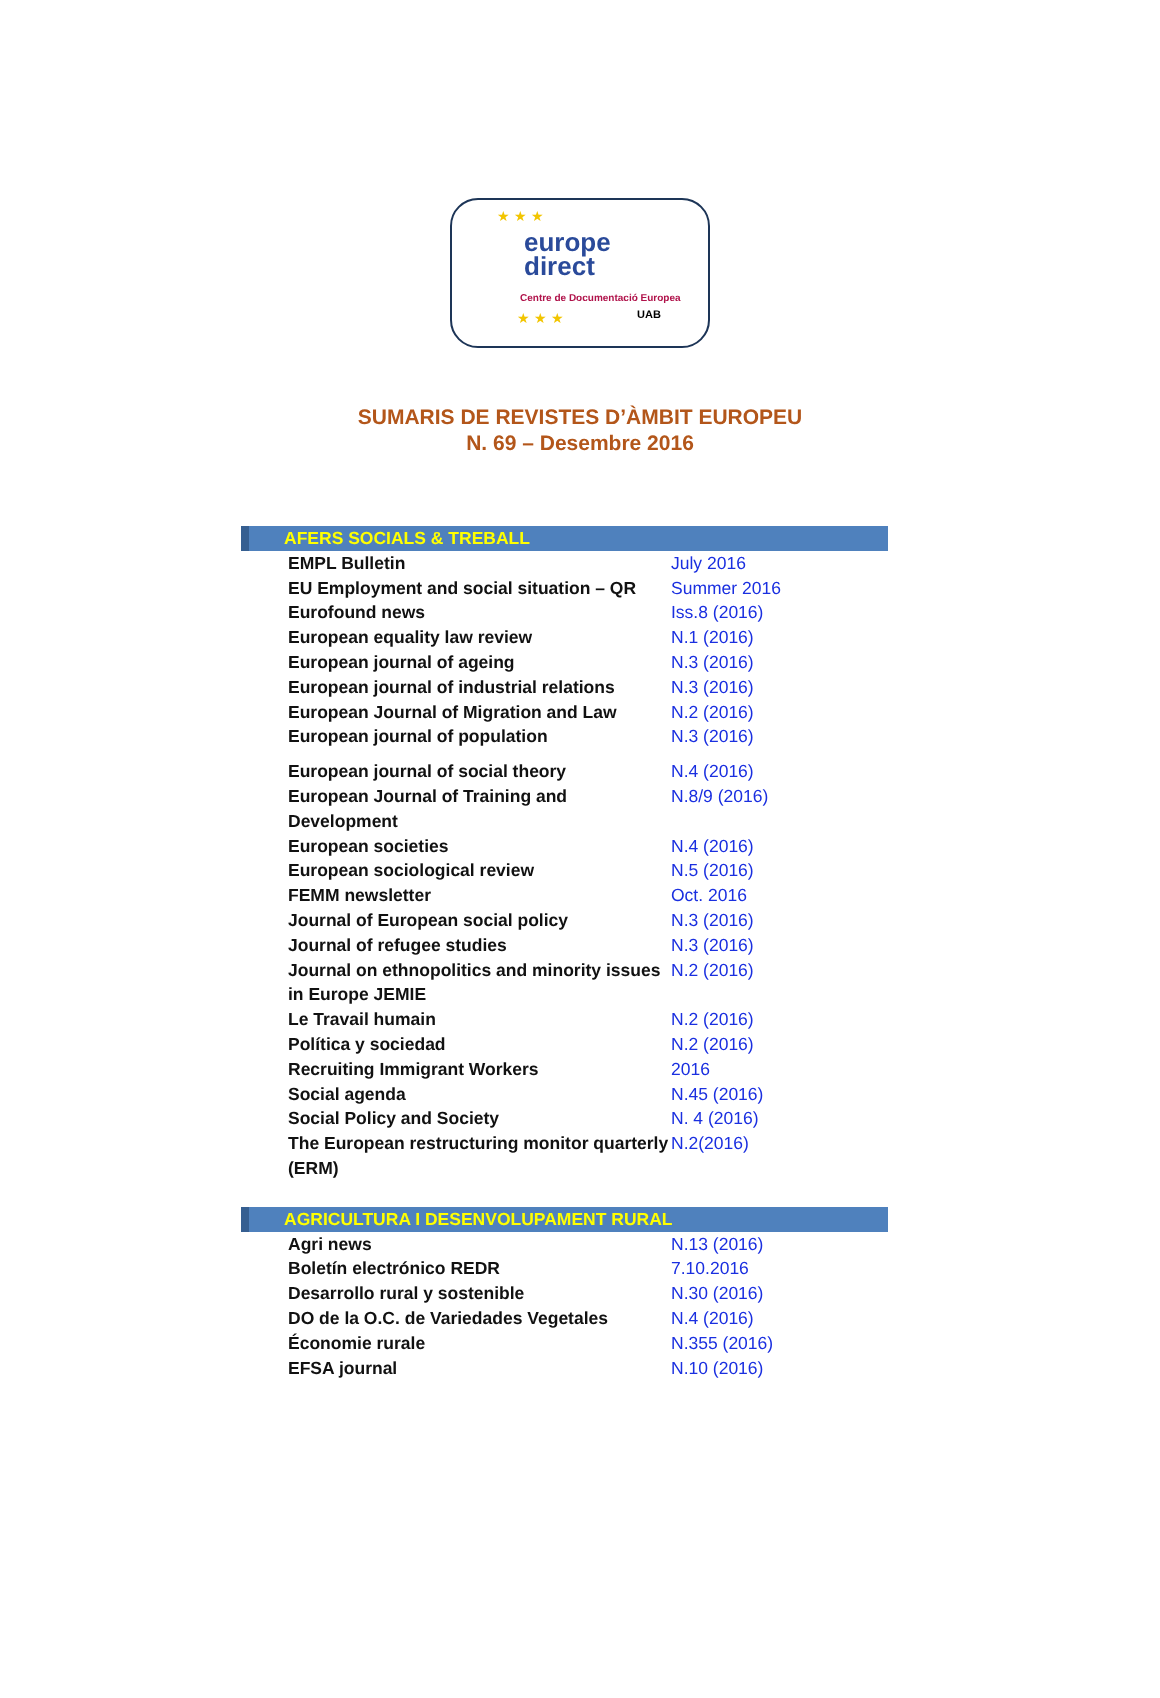★ ★ ★
★ ★ ★
europe
direct
Centre de Documentació Europea
UAB
SUMARIS DE REVISTES D’ÀMBIT EUROPEU
N. 69 – Desembre 2016
| AFERS SOCIALS & TREBALL | |
| EMPL Bulletin | July 2016 |
| EU Employment and social situation – QR | Summer 2016 |
| Eurofound news | Iss.8 (2016) |
| European equality law review | N.1 (2016) |
| European journal of ageing | N.3 (2016) |
| European journal of industrial relations | N.3 (2016) |
| European Journal of Migration and Law | N.2 (2016) |
| European journal of population | N.3 (2016) |
| European journal of social theory | N.4 (2016) |
| European Journal of Training and Development | N.8/9 (2016) |
| European societies | N.4 (2016) |
| European sociological review | N.5 (2016) |
| FEMM newsletter | Oct. 2016 |
| Journal of European social policy | N.3 (2016) |
| Journal of refugee studies | N.3 (2016) |
| Journal on ethnopolitics and minority issues in Europe JEMIE | N.2 (2016) |
| Le Travail humain | N.2 (2016) |
| Política y sociedad | N.2 (2016) |
| Recruiting Immigrant Workers | 2016 |
| Social agenda | N.45 (2016) |
| Social Policy and Society | N. 4 (2016) |
| The European restructuring monitor quarterly (ERM) | N.2(2016) |
| AGRICULTURA I DESENVOLUPAMENT RURAL | |
| Agri news | N.13 (2016) |
| Boletín electrónico REDR | 7.10.2016 |
| Desarrollo rural y sostenible | N.30 (2016) |
| DO de la O.C. de Variedades Vegetales | N.4 (2016) |
| Économie rurale | N.355 (2016) |
| EFSA journal | N.10 (2016) |